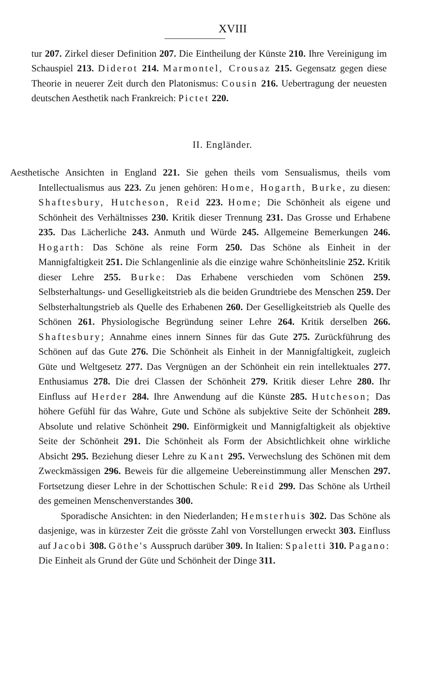XVIII
tur 207. Zirkel dieser Definition 207. Die Eintheilung der Künste 210. Ihre Vereinigung im Schauspiel 213. Diderot 214. Marmontel, Crousaz 215. Gegensatz gegen diese Theorie in neuerer Zeit durch den Platonismus: Cousin 216. Uebertragung der neuesten deutschen Aesthetik nach Frankreich: Pictet 220.
II. Engländer.
Aesthetische Ansichten in England 221. Sie gehen theils vom Sensualismus, theils vom Intellectualismus aus 223. Zu jenen gehören: Home, Hogarth, Burke, zu diesen: Shaftesbury, Hutcheson, Reid 223. Home; Die Schönheit als eigene und Schönheit des Verhältnisses 230. Kritik dieser Trennung 231. Das Grosse und Erhabene 235. Das Lächerliche 243. Anmuth und Würde 245. Allgemeine Bemerkungen 246. Hogarth: Das Schöne als reine Form 250. Das Schöne als Einheit in der Mannigfaltigkeit 251. Die Schlangenlinie als die einzige wahre Schönheitslinie 252. Kritik dieser Lehre 255. Burke: Das Erhabene verschieden vom Schönen 259. Selbsterhaltungs- und Geselligkeitstrieb als die beiden Grundtriebe des Menschen 259. Der Selbsterhaltungstrieb als Quelle des Erhabenen 260. Der Geselligkeitstrieb als Quelle des Schönen 261. Physiologische Begründung seiner Lehre 264. Kritik derselben 266. Shaftesbury; Annahme eines innern Sinnes für das Gute 275. Zurückführung des Schönen auf das Gute 276. Die Schönheit als Einheit in der Mannigfaltigkeit, zugleich Güte und Weltgesetz 277. Das Vergnügen an der Schönheit ein rein intellektuales 277. Enthusiamus 278. Die drei Classen der Schönheit 279. Kritik dieser Lehre 280. Ihr Einfluss auf Herder 284. Ihre Anwendung auf die Künste 285. Hutcheson; Das höhere Gefühl für das Wahre, Gute und Schöne als subjektive Seite der Schönheit 289. Absolute und relative Schönheit 290. Einförmigkeit und Mannigfaltigkeit als objektive Seite der Schönheit 291. Die Schönheit als Form der Absichtlichkeit ohne wirkliche Absicht 295. Beziehung dieser Lehre zu Kant 295. Verwechslung des Schönen mit dem Zweckmässigen 296. Beweis für die allgemeine Uebereinstimmung aller Menschen 297. Fortsetzung dieser Lehre in der Schottischen Schule: Reid 299. Das Schöne als Urtheil des gemeinen Menschenverstandes 300.
Sporadische Ansichten: in den Niederlanden; Hemsterhuis 302. Das Schöne als dasjenige, was in kürzester Zeit die grösste Zahl von Vorstellungen erweckt 303. Einfluss auf Jacobi 308. Göthe's Ausspruch darüber 309. In Italien: Spaletti 310. Pagano: Die Einheit als Grund der Güte und Schönheit der Dinge 311.